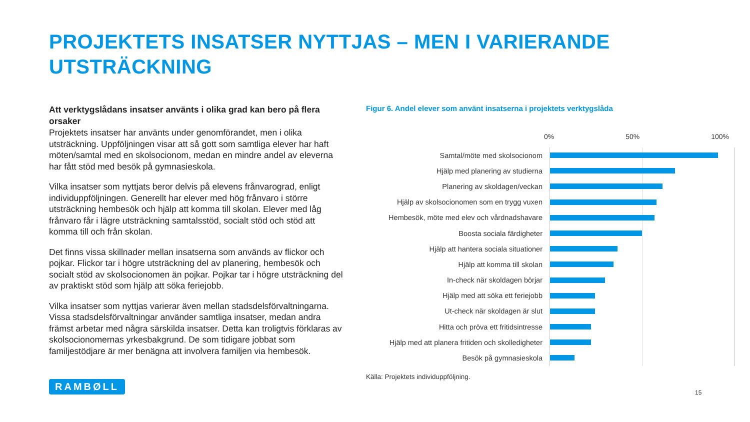PROJEKTETS INSATSER NYTTJAS – MEN I VARIERANDE
UTSTRÄCKNING
Att verktygslådans insatser använts i olika grad kan bero på flera orsaker
Projektets insatser har använts under genomförandet, men i olika utsträckning. Uppföljningen visar att så gott som samtliga elever har haft möten/samtal med en skolsocionom, medan en mindre andel av eleverna har fått stöd med besök på gymnasieskola.
Vilka insatser som nyttjats beror delvis på elevens frånvarograd, enligt individuppföljningen. Generellt har elever med hög frånvaro i större utsträckning hembesök och hjälp att komma till skolan. Elever med låg frånvaro får i lägre utsträckning samtalsstöd, socialt stöd och stöd att komma till och från skolan.
Det finns vissa skillnader mellan insatserna som används av flickor och pojkar. Flickor tar i högre utsträckning del av planering, hembesök och socialt stöd av skolsocionomen än pojkar. Pojkar tar i högre utsträckning del av praktiskt stöd som hjälp att söka feriejobb.
Vilka insatser som nyttjas varierar även mellan stadsdelsförvaltningarna. Vissa stadsdelsförvaltningar använder samtliga insatser, medan andra främst arbetar med några särskilda insatser. Detta kan troligtvis förklaras av skolsocionomernas yrkesbakgrund. De som tidigare jobbat som familjestödjare är mer benägna att involvera familjen via hembesök.
Figur 6. Andel elever som använt insatserna i projektets verktygslåda
0% 50% 100%
Samtal/möte med skolsocionom
Hjälp med planering av studierna
Planering av skoldagen/veckan
Hjälp av skolsocionomen som en trygg vuxen
Hembesök, möte med elev och vårdnadshavare
Boosta sociala färdigheter
Hjälp att hantera sociala situationer
Hjälp att komma till skolan
In-check när skoldagen börjar
Hjälp med att söka ett feriejobb
Ut-check när skoldagen är slut
Hitta och pröva ett fritidsintresse
Hjälp med att planera fritiden och skolledigheter
Besök på gymnasieskola
Källa: Projektets individuppföljning.
RAMBØLL
15